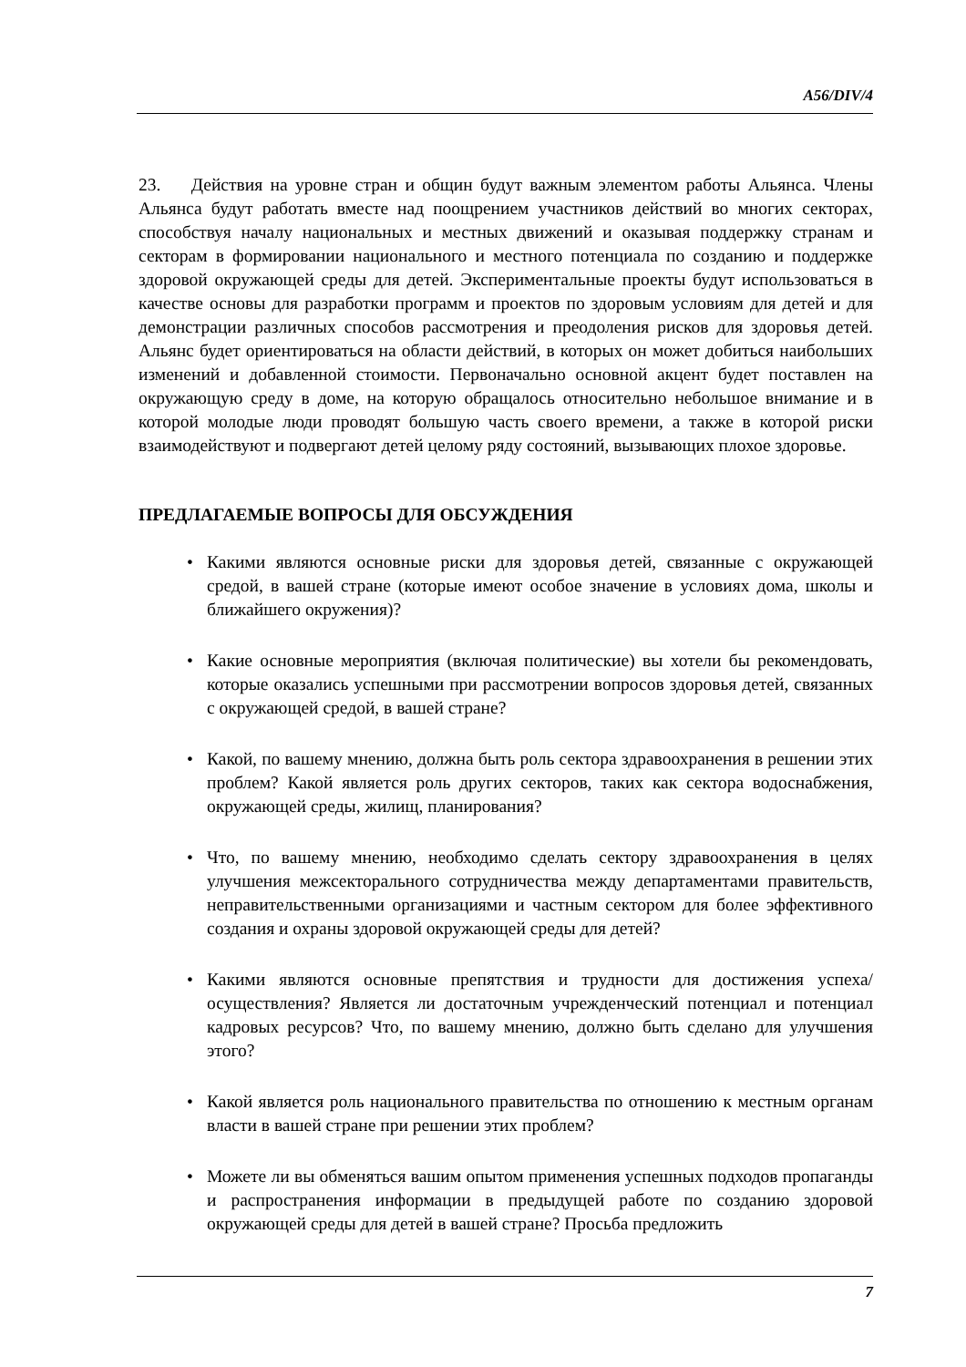A56/DIV/4
23. Действия на уровне стран и общин будут важным элементом работы Альянса. Члены Альянса будут работать вместе над поощрением участников действий во многих секторах, способствуя началу национальных и местных движений и оказывая поддержку странам и секторам в формировании национального и местного потенциала по созданию и поддержке здоровой окружающей среды для детей. Экспериментальные проекты будут использоваться в качестве основы для разработки программ и проектов по здоровым условиям для детей и для демонстрации различных способов рассмотрения и преодоления рисков для здоровья детей. Альянс будет ориентироваться на области действий, в которых он может добиться наибольших изменений и добавленной стоимости. Первоначально основной акцент будет поставлен на окружающую среду в доме, на которую обращалось относительно небольшое внимание и в которой молодые люди проводят большую часть своего времени, а также в которой риски взаимодействуют и подвергают детей целому ряду состояний, вызывающих плохое здоровье.
ПРЕДЛАГАЕМЫЕ ВОПРОСЫ ДЛЯ ОБСУЖДЕНИЯ
• Какими являются основные риски для здоровья детей, связанные с окружающей средой, в вашей стране (которые имеют особое значение в условиях дома, школы и ближайшего окружения)?
• Какие основные мероприятия (включая политические) вы хотели бы рекомендовать, которые оказались успешными при рассмотрении вопросов здоровья детей, связанных с окружающей средой, в вашей стране?
• Какой, по вашему мнению, должна быть роль сектора здравоохранения в решении этих проблем? Какой является роль других секторов, таких как сектора водоснабжения, окружающей среды, жилищ, планирования?
• Что, по вашему мнению, необходимо сделать сектору здравоохранения в целях улучшения межсекторального сотрудничества между департаментами правительств, неправительственными организациями и частным сектором для более эффективного создания и охраны здоровой окружающей среды для детей?
• Какими являются основные препятствия и трудности для достижения успеха/осуществления? Является ли достаточным учрежденческий потенциал и потенциал кадровых ресурсов? Что, по вашему мнению, должно быть сделано для улучшения этого?
• Какой является роль национального правительства по отношению к местным органам власти в вашей стране при решении этих проблем?
• Можете ли вы обменяться вашим опытом применения успешных подходов пропаганды и распространения информации в предыдущей работе по созданию здоровой окружающей среды для детей в вашей стране? Просьба предложить
7